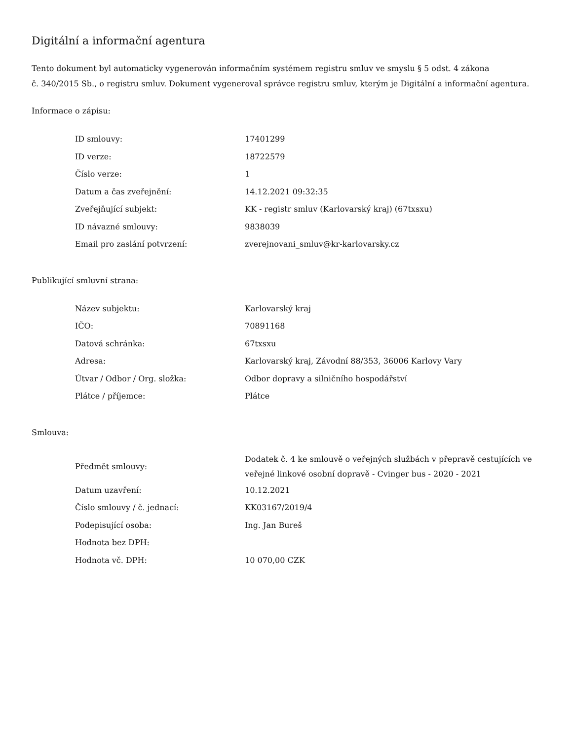Digitální a informační agentura
Tento dokument byl automaticky vygenerován informačním systémem registru smluv ve smyslu § 5 odst. 4 zákona
č. 340/2015 Sb., o registru smluv. Dokument vygeneroval správce registru smluv, kterým je Digitální a informační agentura.
Informace o zápisu:
| ID smlouvy: | 17401299 |
| ID verze: | 18722579 |
| Číslo verze: | 1 |
| Datum a čas zveřejnění: | 14.12.2021 09:32:35 |
| Zveřejňující subjekt: | KK - registr smluv (Karlovarský kraj) (67txsxu) |
| ID návazné smlouvy: | 9838039 |
| Email pro zaslání potvrzení: | zverejnovani_smluv@kr-karlovarsky.cz |
Publikující smluvní strana:
| Název subjektu: | Karlovarský kraj |
| IČO: | 70891168 |
| Datová schránka: | 67txsxu |
| Adresa: | Karlovarský kraj, Závodní 88/353, 36006 Karlovy Vary |
| Útvar / Odbor / Org. složka: | Odbor dopravy a silničního hospodářství |
| Plátce / příjemce: | Plátce |
Smlouva:
| Předmět smlouvy: | Dodatek č. 4 ke smlouvě o veřejných službách v přepravě cestujících ve veřejné linkové osobní dopravě - Cvinger bus - 2020 - 2021 |
| Datum uzavření: | 10.12.2021 |
| Číslo smlouvy / č. jednací: | KK03167/2019/4 |
| Podepisující osoba: | Ing. Jan Bureš |
| Hodnota bez DPH: | |
| Hodnota vč. DPH: | 10 070,00 CZK |